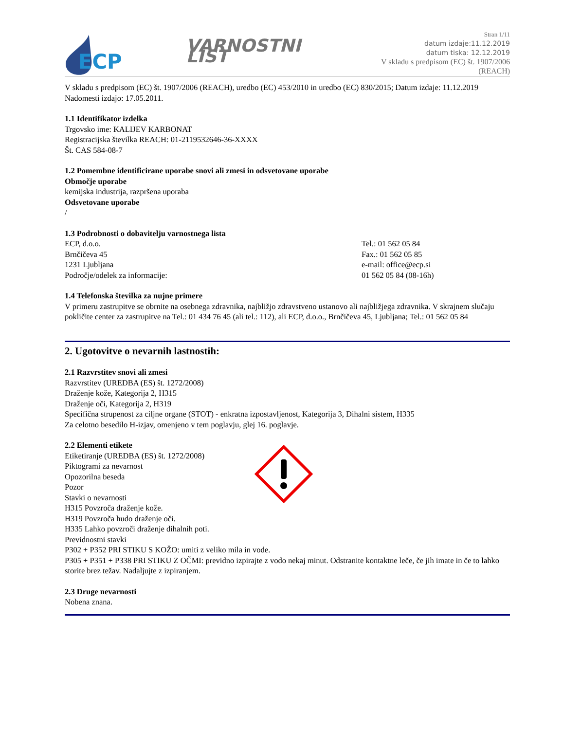ECP
VARNOSTNI LIST
Stran 1/11
datum izdaje:11.12.2019
datum tiska: 12.12.2019
V skladu s predpisom (EC) št. 1907/2006 (REACH)
V skladu s predpisom (EC) št. 1907/2006 (REACH), uredbo (EC) 453/2010 in uredbo (EC) 830/2015; Datum izdaje: 11.12.2019 Nadomesti izdajo: 17.05.2011.
1.1 Identifikator izdelka
Trgovsko ime: KALIJEV KARBONAT
Registracijska številka REACH: 01-2119532646-36-XXXX
Št. CAS 584-08-7
1.2 Pomembne identificirane uporabe snovi ali zmesi in odsvetovane uporabe
Območje uporabe
kemijska industrija, razpršena uporaba
Odsvetovane uporabe
/
1.3 Podrobnosti o dobavitelju varnostnega lista
ECP, d.o.o.
Brnčičeva 45
1231 Ljubljana
Področje/odelek za informacije:
Tel.: 01 562 05 84
Fax.: 01 562 05 85
e-mail: office@ecp.si
01 562 05 84 (08-16h)
1.4 Telefonska številka za nujne primere
V primeru zastrupitve se obrnite na osebnega zdravnika, najbližjo zdravstveno ustanovo ali najbližjega zdravnika. V skrajnem slučaju pokličite center za zastrupitve na Tel.: 01 434 76 45 (ali tel.: 112), ali ECP, d.o.o., Brnčičeva 45, Ljubljana; Tel.: 01 562 05 84
2. Ugotovitve o nevarnih lastnostih:
2.1 Razvrstitev snovi ali zmesi
Razvrstitev (UREDBA (ES) št. 1272/2008)
Draženje kože, Kategorija 2, H315
Draženje oči, Kategorija 2, H319
Specifična strupenost za ciljne organe (STOT) - enkratna izpostavljenost, Kategorija 3, Dihalni sistem, H335
Za celotno besedilo H-izjav, omenjeno v tem poglavju, glej 16. poglavje.
2.2 Elementi etikete
Etiketiranje (UREDBA (ES) št. 1272/2008)
Piktogrami za nevarnost
Opozorilna beseda
Pozor
Stavki o nevarnosti
H315 Povzroča draženje kože.
H319 Povzroča hudo draženje oči.
H335 Lahko povzroči draženje dihalnih poti.
Previdnostni stavki
P302 + P352 PRI STIKU S KOŽO: umiti z veliko mila in vode.
P305 + P351 + P338 PRI STIKU Z OČMI: previdno izpirajte z vodo nekaj minut. Odstranite kontaktne leče, če jih imate in če to lahko storite brez težav. Nadaljujte z izpiranjem.
2.3 Druge nevarnosti
Nobena znana.